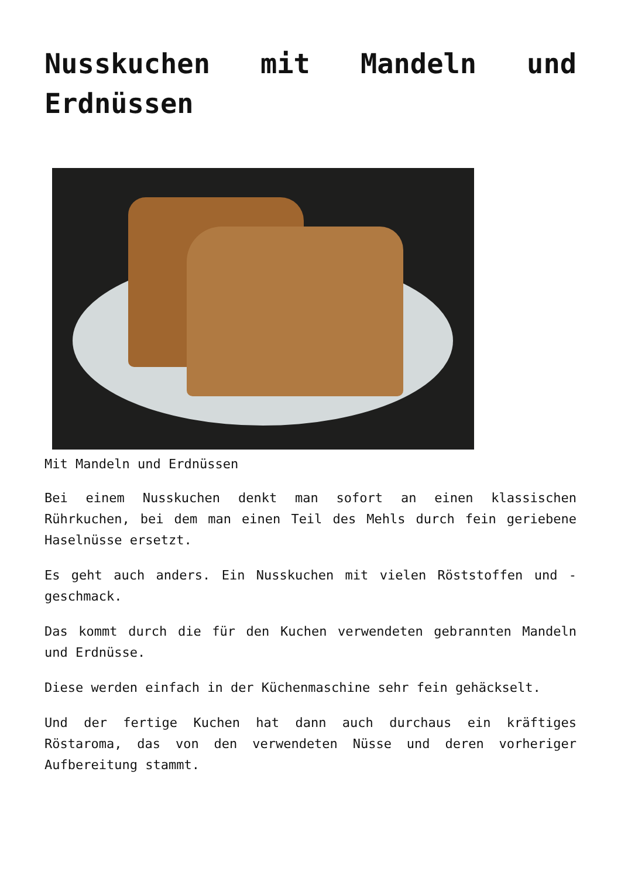Nusskuchen mit Mandeln und Erdnüssen
Mit Mandeln und Erdnüssen
Bei einem Nusskuchen denkt man sofort an einen klassischen Rührkuchen, bei dem man einen Teil des Mehls durch fein geriebene Haselnüsse ersetzt.
Es geht auch anders. Ein Nusskuchen mit vielen Röststoffen und -geschmack.
Das kommt durch die für den Kuchen verwendeten gebrannten Mandeln und Erdnüsse.
Diese werden einfach in der Küchenmaschine sehr fein gehäckselt.
Und der fertige Kuchen hat dann auch durchaus ein kräftiges Röstaroma, das von den verwendeten Nüsse und deren vorheriger Aufbereitung stammt.